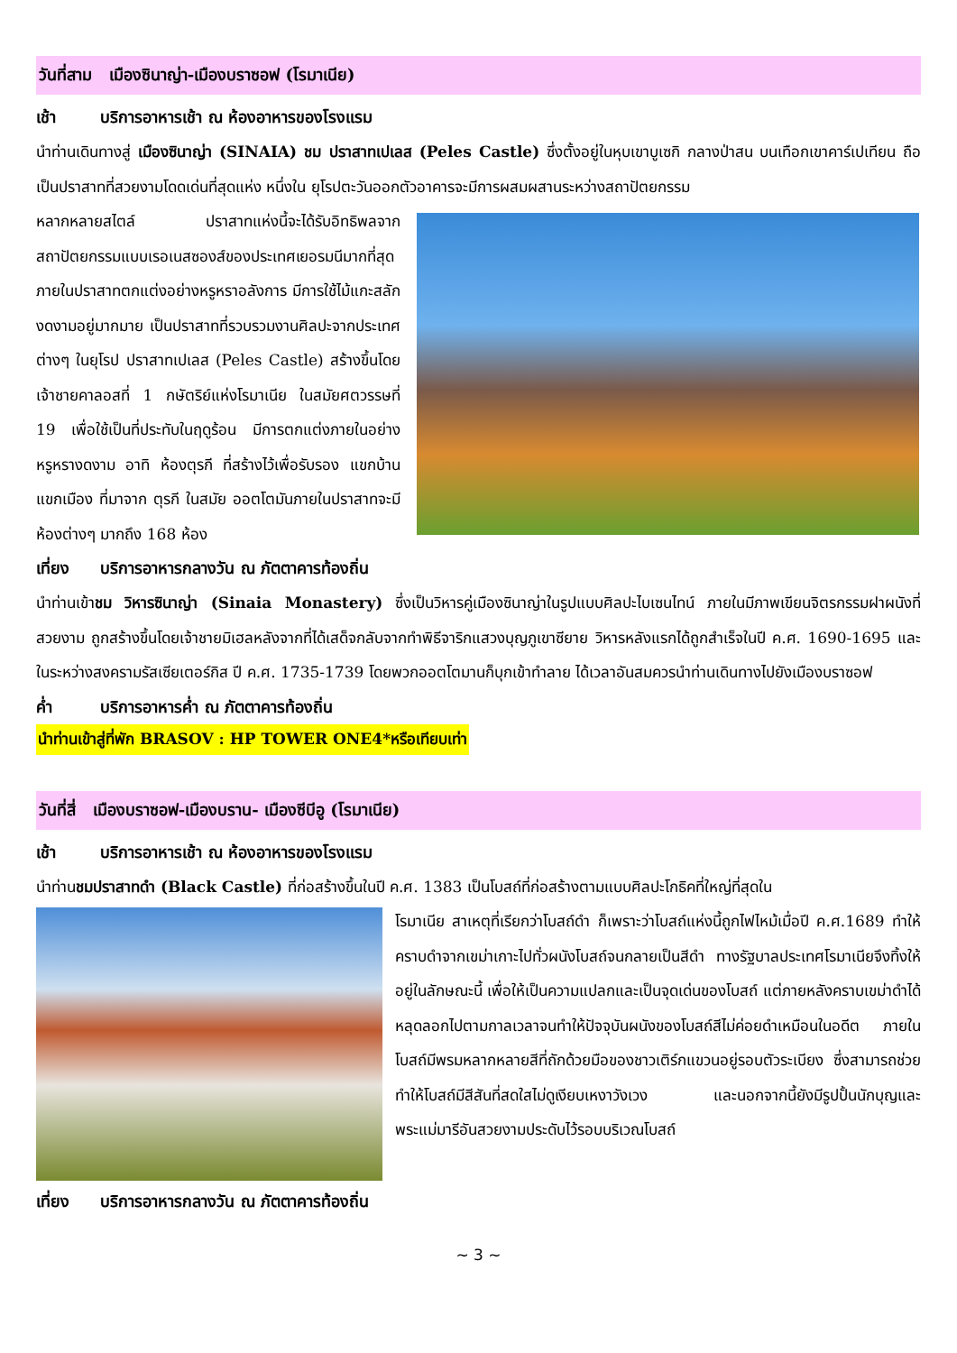วันที่สาม เมืองซินาญ่า-เมืองบราซอฟ (โรมาเนีย)
เช้า บริการอาหารเช้า ณ ห้องอาหารของโรงแรม
นำท่านเดินทางสู่ เมืองซินาญ่า (SINAIA) ชม ปราสาทเปเลส (Peles Castle) ซึ่งตั้งอยู่ในหุบเขาบูเซกิ กลางป่าสน บนเทือกเขาคาร์เปเทียน ถือเป็นปราสาทที่สวยงามโดดเด่นที่สุดแห่ง หนึ่งใน ยุโรปตะวันออกตัวอาคารจะมีการผสมผสานระหว่างสถาปัตยกรรม
หลากหลายสไตล์ ปราสาทแห่งนี้จะได้รับอิทธิพลจากสถาปัตยกรรมแบบเรอเนสซองส์ของประเทศเยอรมนีมากที่สุด ภายในปราสาทตกแต่งอย่างหรูหราอลังการ มีการใช้ไม้แกะสลักงดงามอยู่มากมาย เป็นปราสาทที่รวบรวมงานศิลปะจากประเทศต่างๆ ในยุโรป ปราสาทเปเลส (Peles Castle) สร้างขึ้นโดยเจ้าชายคาลอสที่ 1 กษัตริย์แห่งโรมาเนีย ในสมัยศตวรรษที่ 19 เพื่อใช้เป็นที่ประทับในฤดูร้อน มีการตกแต่งภายในอย่างหรูหรางดงาม อาทิ ห้องตุรกี ที่สร้างไว้เพื่อรับรอง แขกบ้านแขกเมือง ที่มาจาก ตุรกี ในสมัย ออตโตมันภายในปราสาทจะมีห้องต่างๆ มากถึง 168 ห้อง
เที่ยง บริการอาหารกลางวัน ณ ภัตตาคารท้องถิ่น
นำท่านเข้าชม วิหารซินาญ่า (Sinaia Monastery) ซึ่งเป็นวิหารคู่เมืองซินาญ่าในรูปแบบศิลปะไบเซนไทน์ ภายในมีภาพเขียนจิตรกรรมฝาผนังที่ สวยงาม ถูกสร้างขึ้นโดยเจ้าชายมิเฮลหลังจากที่ได้เสด็จกลับจากทำพิธีจาริกแสวงบุญภูเขาซียาย วิหารหลังแรกได้ถูกสำเร็จในปี ค.ศ. 1690-1695 และในระหว่างสงครามรัสเซียเตอร์กิส ปี ค.ศ. 1735-1739 โดยพวกออตโตมานก็บุกเข้าทำลาย ได้เวลาอันสมควรนำท่านเดินทางไปยังเมืองบราซอฟ
ค่ำ บริการอาหารค่ำ ณ ภัตตาคารท้องถิ่น
นำท่านเข้าสู่ที่พัก BRASOV : HP TOWER ONE4*หรือเทียบเท่า
วันที่สี่ เมืองบราซอฟ-เมืองบราน- เมืองซีบีอู (โรมาเนีย)
เช้า บริการอาหารเช้า ณ ห้องอาหารของโรงแรม
นำท่านชมปราสาทดำ (Black Castle) ที่ก่อสร้างขึ้นในปี ค.ศ. 1383 เป็นโบสถ์ที่ก่อสร้างตามแบบศิลปะโกธิคที่ใหญ่ที่สุดใน
โรมาเนีย สาเหตุที่เรียกว่าโบสถ์ดำ ก็เพราะว่าโบสถ์แห่งนี้ถูกไฟไหม้เมื่อปี ค.ศ.1689 ทำให้คราบดำจากเขม่าเกาะไปทั่วผนังโบสถ์จนกลายเป็นสีดำ ทางรัฐบาลประเทศโรมาเนียจึงทิ้งให้อยู่ในลักษณะนี้ เพื่อให้เป็นความแปลกและเป็นจุดเด่นของโบสถ์ แต่ภายหลังคราบเขม่าดำได้หลุดลอกไปตามกาลเวลาจนทำให้ปัจจุบันผนังของโบสถ์สีไม่ค่อยดำเหมือนในอดีต ภายในโบสถ์มีพรมหลากหลายสีที่ถักด้วยมือของชาวเติร์กแขวนอยู่รอบตัวระเบียง ซึ่งสามารถช่วยทำให้โบสถ์มีสีสันที่สดใสไม่ดูเงียบเหงาวังเวง และนอกจากนี้ยังมีรูปปั้นนักบุญและพระแม่มารีอันสวยงามประดับไว้รอบบริเวณโบสถ์
เที่ยง บริการอาหารกลางวัน ณ ภัตตาคารท้องถิ่น
~ 3 ~